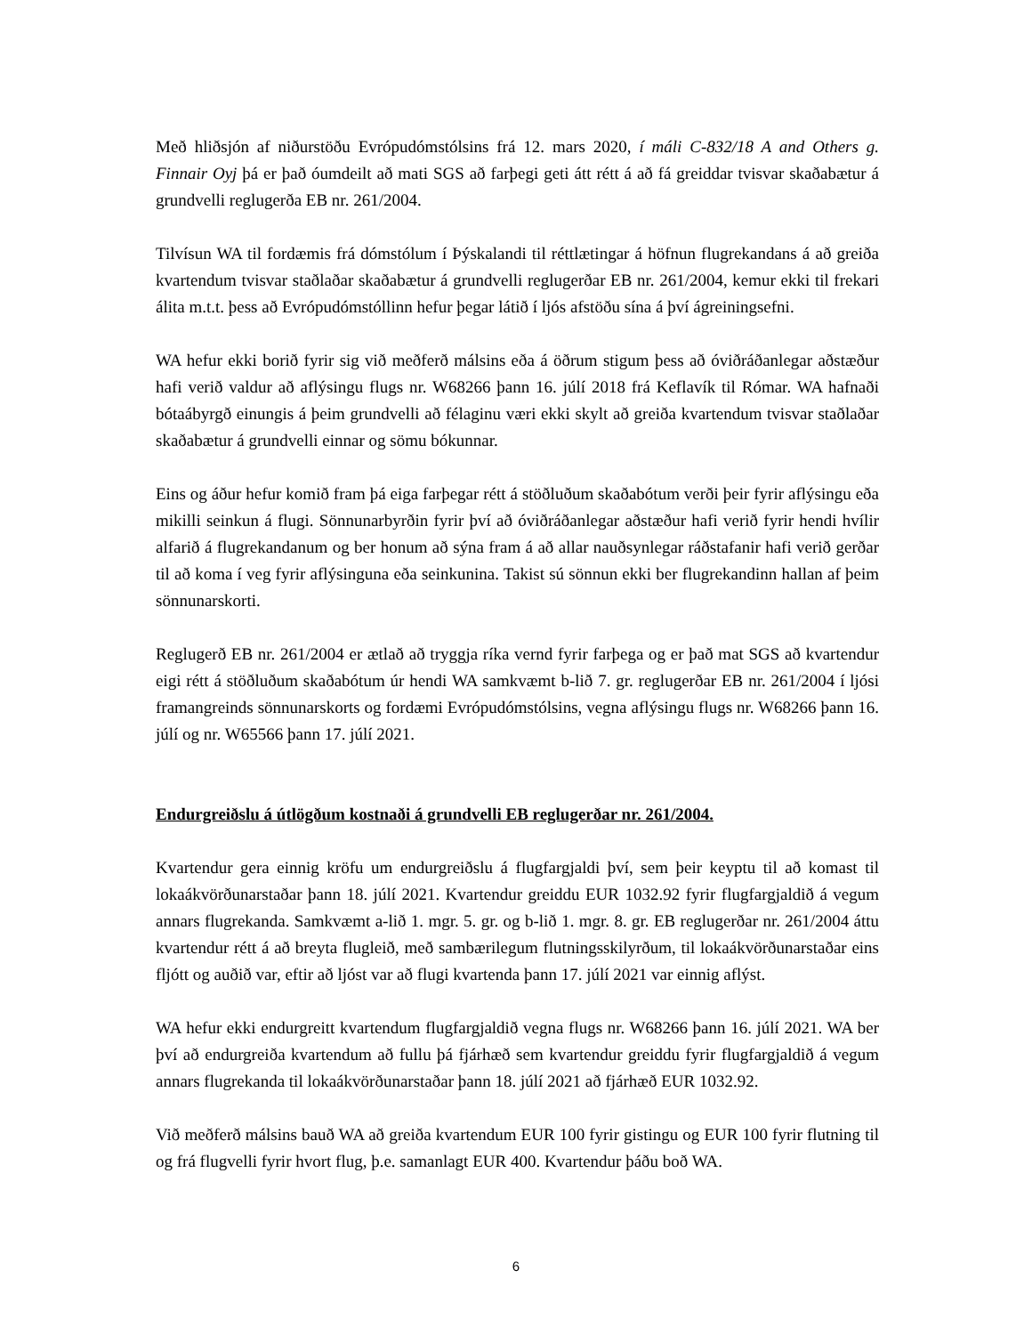Með hliðsjón af niðurstöðu Evrópudómstólsins frá 12. mars 2020, í máli C-832/18 A and Others g. Finnair Oyj þá er það óumdeilt að mati SGS að farþegi geti átt rétt á að fá greiddar tvisvar skaðabætur á grundvelli reglugerða EB nr. 261/2004.
Tilvísun WA til fordæmis frá dómstólum í Þýskalandi til réttlætingar á höfnun flugrekandans á að greiða kvartendum tvisvar staðlaðar skaðabætur á grundvelli reglugerðar EB nr. 261/2004, kemur ekki til frekari álita m.t.t. þess að Evrópudómstóllinn hefur þegar látið í ljós afstöðu sína á því ágreiningsefni.
WA hefur ekki borið fyrir sig við meðferð málsins eða á öðrum stigum þess að óviðráðanlegar aðstæður hafi verið valdur að aflýsingu flugs nr. W68266 þann 16. júlí 2018 frá Keflavík til Rómar. WA hafnaði bótaábyrgð einungis á þeim grundvelli að félaginu væri ekki skylt að greiða kvartendum tvisvar staðlaðar skaðabætur á grundvelli einnar og sömu bókunnar.
Eins og áður hefur komið fram þá eiga farþegar rétt á stöðluðum skaðabótum verði þeir fyrir aflýsingu eða mikilli seinkun á flugi. Sönnunarbyrðin fyrir því að óviðráðanlegar aðstæður hafi verið fyrir hendi hvílir alfarið á flugrekandanum og ber honum að sýna fram á að allar nauðsynlegar ráðstafanir hafi verið gerðar til að koma í veg fyrir aflýsinguna eða seinkunina. Takist sú sönnun ekki ber flugrekandinn hallan af þeim sönnunarskorti.
Reglugerð EB nr. 261/2004 er ætlað að tryggja ríka vernd fyrir farþega og er það mat SGS að kvartendur eigi rétt á stöðluðum skaðabótum úr hendi WA samkvæmt b-lið 7. gr. reglugerðar EB nr. 261/2004 í ljósi framangreinds sönnunarskorts og fordæmi Evrópudómstólsins, vegna aflýsingu flugs nr. W68266 þann 16. júlí og nr. W65566 þann 17. júlí 2021.
Endurgreiðslu á útlögðum kostnaði á grundvelli EB reglugerðar nr. 261/2004.
Kvartendur gera einnig kröfu um endurgreiðslu á flugfargjaldi því, sem þeir keyptu til að komast til lokaákvörðunarstaðar þann 18. júlí 2021. Kvartendur greiddu EUR 1032.92 fyrir flugfargjaldið á vegum annars flugrekanda. Samkvæmt a-lið 1. mgr. 5. gr. og b-lið 1. mgr. 8. gr. EB reglugerðar nr. 261/2004 áttu kvartendur rétt á að breyta flugleið, með sambærilegum flutningsskilyrðum, til lokaákvörðunarstaðar eins fljótt og auðið var, eftir að ljóst var að flugi kvartenda þann 17. júlí 2021 var einnig aflýst.
WA hefur ekki endurgreitt kvartendum flugfargjaldið vegna flugs nr. W68266 þann 16. júlí 2021. WA ber því að endurgreiða kvartendum að fullu þá fjárhæð sem kvartendur greiddu fyrir flugfargjaldið á vegum annars flugrekanda til lokaákvörðunarstaðar þann 18. júlí 2021 að fjárhæð EUR 1032.92.
Við meðferð málsins bauð WA að greiða kvartendum EUR 100 fyrir gistingu og EUR 100 fyrir flutning til og frá flugvelli fyrir hvort flug, þ.e. samanlagt EUR 400. Kvartendur þáðu boð WA.
6